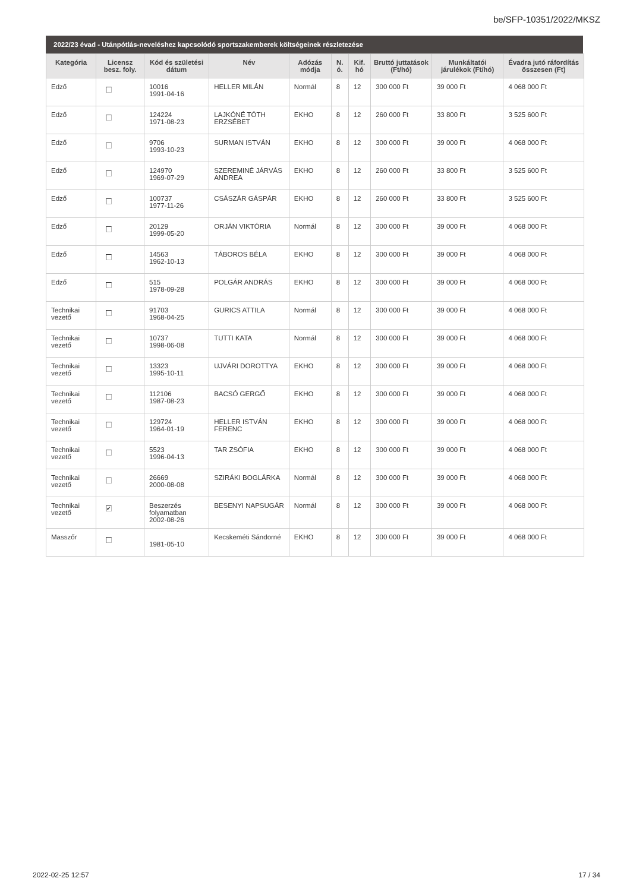be/SFP-10351/2022/MKSZ
2022/23 évad - Utánpótlás-neveléshez kapcsolódó sportszakemberek költségeinek részletezése
| Kategória | Licensz besz. foly. | Kód és születési dátum | Név | Adózás módja | N. ó. | Kif. hó | Bruttó juttatások (Ft/hó) | Munkáltatói járulékok (Ft/hó) | Évadra jutó ráfordítás összesen (Ft) |
| --- | --- | --- | --- | --- | --- | --- | --- | --- | --- |
| Edző | | 10016 1991-04-16 | HELLER MILÁN | Normál | 8 | 12 | 300 000 Ft | 39 000 Ft | 4 068 000 Ft |
| Edző | | 124224 1971-08-23 | LAJKÓNÉ TÓTH ERZSÉBET | EKHO | 8 | 12 | 260 000 Ft | 33 800 Ft | 3 525 600 Ft |
| Edző | | 9706 1993-10-23 | SURMAN ISTVÁN | EKHO | 8 | 12 | 300 000 Ft | 39 000 Ft | 4 068 000 Ft |
| Edző | | 124970 1969-07-29 | SZEREMINÉ JÁRVÁS ANDREA | EKHO | 8 | 12 | 260 000 Ft | 33 800 Ft | 3 525 600 Ft |
| Edző | | 100737 1977-11-26 | CSÁSZÁR GÁSPÁR | EKHO | 8 | 12 | 260 000 Ft | 33 800 Ft | 3 525 600 Ft |
| Edző | | 20129 1999-05-20 | ORJÁN VIKTÓRIA | Normál | 8 | 12 | 300 000 Ft | 39 000 Ft | 4 068 000 Ft |
| Edző | | 14563 1962-10-13 | TÁBOROS BÉLA | EKHO | 8 | 12 | 300 000 Ft | 39 000 Ft | 4 068 000 Ft |
| Edző | | 515 1978-09-28 | POLGÁR ANDRÁS | EKHO | 8 | 12 | 300 000 Ft | 39 000 Ft | 4 068 000 Ft |
| Technikai vezető | | 91703 1968-04-25 | GURICS ATTILA | Normál | 8 | 12 | 300 000 Ft | 39 000 Ft | 4 068 000 Ft |
| Technikai vezető | | 10737 1998-06-08 | TUTTI KATA | Normál | 8 | 12 | 300 000 Ft | 39 000 Ft | 4 068 000 Ft |
| Technikai vezető | | 13323 1995-10-11 | UJVÁRI DOROTTYA | EKHO | 8 | 12 | 300 000 Ft | 39 000 Ft | 4 068 000 Ft |
| Technikai vezető | | 112106 1987-08-23 | BACSÓ GERGŐ | EKHO | 8 | 12 | 300 000 Ft | 39 000 Ft | 4 068 000 Ft |
| Technikai vezető | | 129724 1964-01-19 | HELLER ISTVÁN FERENC | EKHO | 8 | 12 | 300 000 Ft | 39 000 Ft | 4 068 000 Ft |
| Technikai vezető | | 5523 1996-04-13 | TAR ZSÓFIA | EKHO | 8 | 12 | 300 000 Ft | 39 000 Ft | 4 068 000 Ft |
| Technikai vezető | | 26669 2000-08-08 | SZIRÁKI BOGLÁRKA | Normál | 8 | 12 | 300 000 Ft | 39 000 Ft | 4 068 000 Ft |
| Technikai vezető | ✔ | Beszerzés folyamatban 2002-08-26 | BESENYI NAPSUGÁR | Normál | 8 | 12 | 300 000 Ft | 39 000 Ft | 4 068 000 Ft |
| Masszőr | | 1981-05-10 | Kecskeméti Sándorné | EKHO | 8 | 12 | 300 000 Ft | 39 000 Ft | 4 068 000 Ft |
2022-02-25 12:57 17 / 34